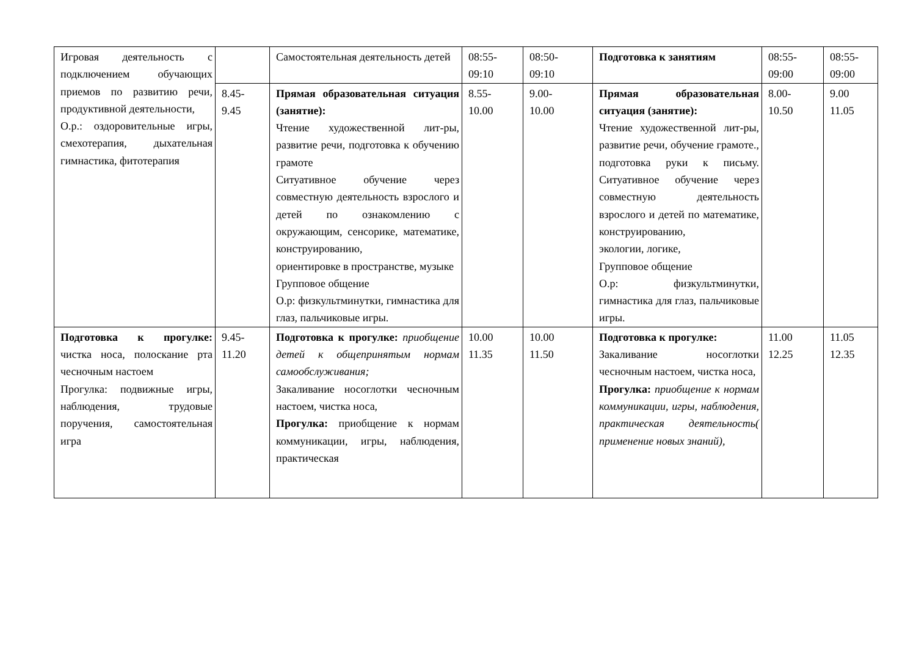| Игровая деятельность с подключением обучающих приемов по развитию речи, продуктивной деятельности, О.р.: оздоровительные игры, смехотерапия, дыхательная гимнастика, фитотерапия | | Самостоятельная деятельность детей | 08:55- 09:10 | 08:50- 09:10 | Подготовка к занятиям | 08:55- 09:00 | 08:55- 09:00 |
| | 8.45- 9.45 | Прямая образовательная ситуация (занятие): Чтение художественной лит-ры, развитие речи, подготовка к обучению грамоте Ситуативное обучение через совместную деятельность взрослого и детей по ознакомлению с окружающим, сенсорике, математике, конструированию, ориентировке в пространстве, музыке Групповое общение О.р: физкультминутки, гимнастика для глаз, пальчиковые игры. | 8.55- 10.00 | 9.00- 10.00 | Прямая образовательная ситуация (занятие): Чтение художественной лит-ры, развитие речи, обучение грамоте., подготовка руки к письму. Ситуативное обучение через совместную деятельность взрослого и детей по математике, конструированию, экологии, логике, Групповое общение О.р: физкультминутки, гимнастика для глаз, пальчиковые игры. | 8.00- 10.50 | 9.00 11.05 |
| Подготовка к прогулке: чистка носа, полоскание рта чесночным настоем Прогулка: подвижные игры, наблюдения, трудовые поручения, самостоятельная игра | 9.45- 11.20 | Подготовка к прогулке: приобщение детей к общепринятым нормам самообслуживания; Закаливание носоглотки чесночным настоем, чистка носа, Прогулка: приобщение к нормам коммуникации, игры, наблюдения, практическая | 10.00 11.35 | 10.00 11.50 | Подготовка к прогулке: Закаливание носоглотки чесночным настоем, чистка носа, Прогулка: приобщение к нормам коммуникации, игры, наблюдения, практическая деятельность( применение новых знаний), | 11.00 12.25 | 11.05 12.35 |